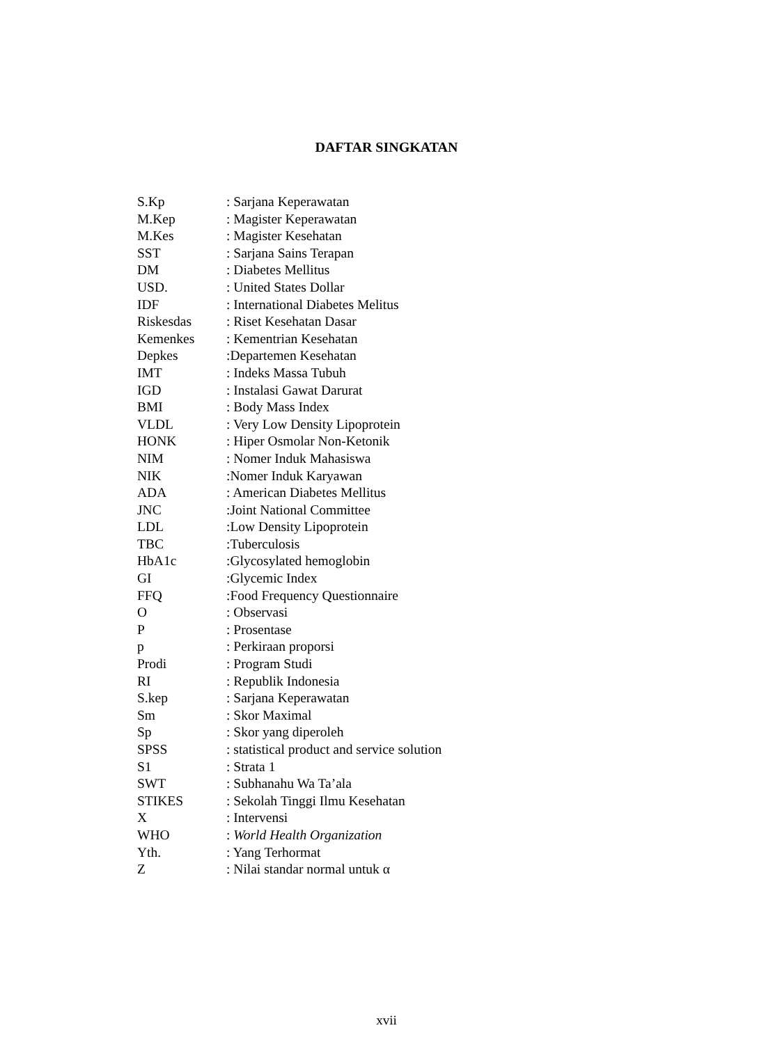DAFTAR SINGKATAN
| S.Kp | : Sarjana Keperawatan |
| M.Kep | : Magister Keperawatan |
| M.Kes | : Magister Kesehatan |
| SST | : Sarjana Sains Terapan |
| DM | : Diabetes Mellitus |
| USD. | : United States Dollar |
| IDF | : International Diabetes Melitus |
| Riskesdas | : Riset Kesehatan Dasar |
| Kemenkes | : Kementrian Kesehatan |
| Depkes | :Departemen Kesehatan |
| IMT | : Indeks Massa Tubuh |
| IGD | : Instalasi Gawat Darurat |
| BMI | : Body Mass Index |
| VLDL | : Very Low Density Lipoprotein |
| HONK | : Hiper Osmolar Non-Ketonik |
| NIM | : Nomer Induk Mahasiswa |
| NIK | :Nomer Induk Karyawan |
| ADA | : American Diabetes Mellitus |
| JNC | :Joint National Committee |
| LDL | :Low Density Lipoprotein |
| TBC | :Tuberculosis |
| HbA1c | :Glycosylated hemoglobin |
| GI | :Glycemic Index |
| FFQ | :Food Frequency Questionnaire |
| O | : Observasi |
| P | : Prosentase |
| p | : Perkiraan proporsi |
| Prodi | : Program Studi |
| RI | : Republik Indonesia |
| S.kep | : Sarjana Keperawatan |
| Sm | : Skor Maximal |
| Sp | : Skor yang diperoleh |
| SPSS | : statistical product and service solution |
| S1 | : Strata 1 |
| SWT | : Subhanahu Wa Ta’ala |
| STIKES | : Sekolah Tinggi Ilmu Kesehatan |
| X | : Intervensi |
| WHO | : World Health Organization |
| Yth. | : Yang Terhormat |
| Z | : Nilai standar normal untuk α |
xvii